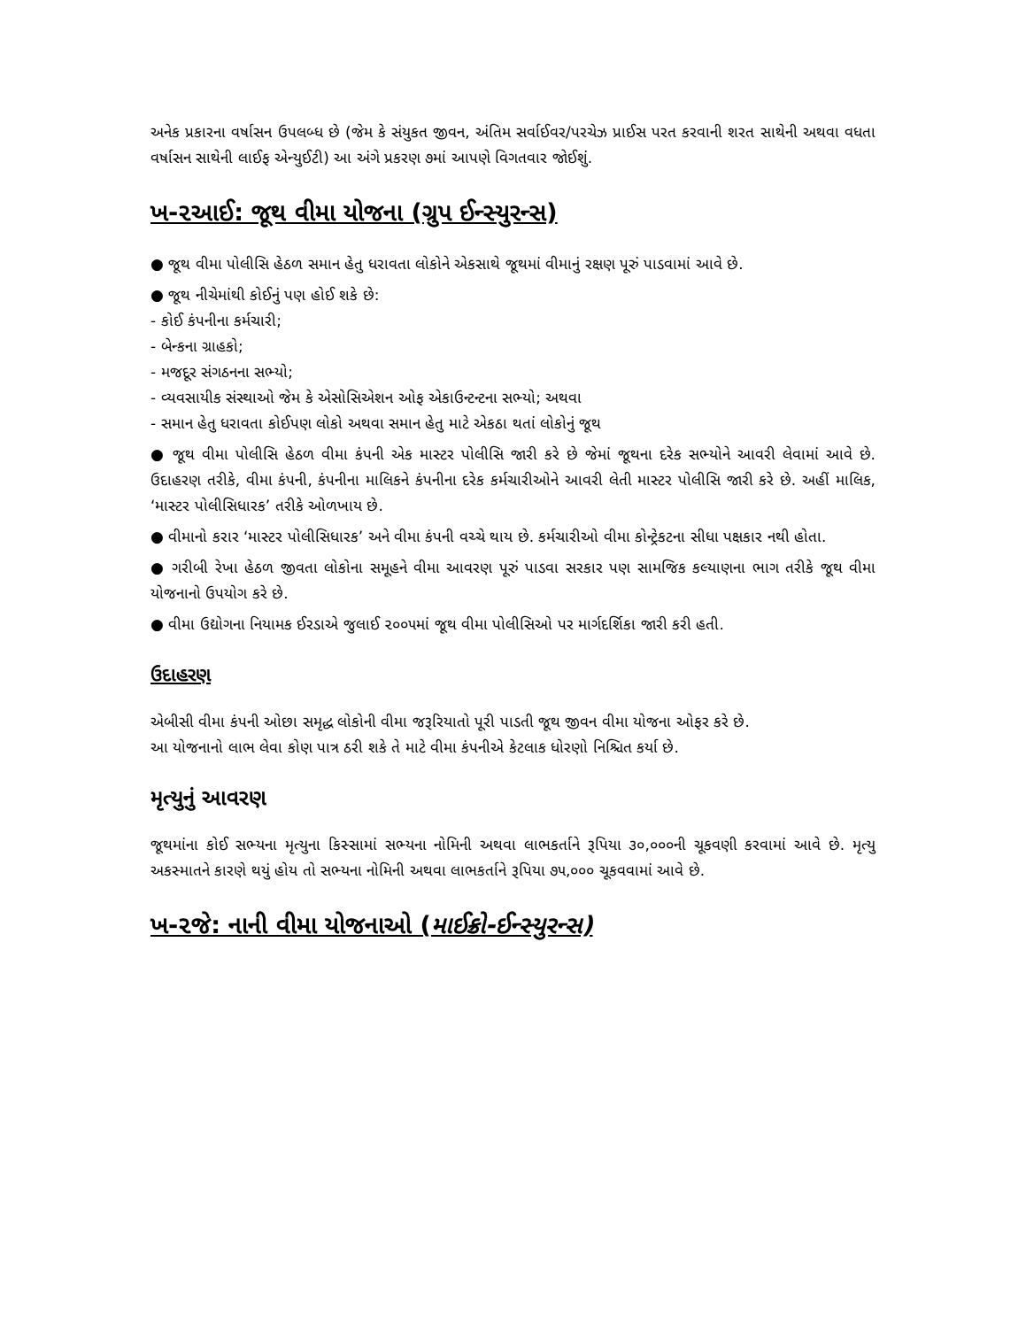અનેક પ્રકારના વર્ષાસન ઉપલબ્ધ છે (જેમ કે સંયુકત જીવન, અંતિમ સર્વાઈવર/પરચેઝ પ્રાઈસ પરત કરવાની શરત સાથેની અથવા વધતા વર્ષાસન સાથેની લાઈફ એન્યુઈટી) આ અંગે પ્રકરણ ૭માં આપણે વિગતવાર જોઈશું.
ખ-૨આઈ: જૂથ વીમા યોજના (ગ્રુપ ઈન્સ્યુરન્સ)
● જૂથ વીમા પોલીસિ હેઠળ સમાન હેતુ ધરાવતા લોકોને એકસાથે જૂથમાં વીમાનું રક્ષણ પૂરું પાડવામાં આવે છે.
● જૂથ નીચેમાંથી કોઈનું પણ હોઈ શકે છે:
- કોઈ કંપનીના કર્મચારી;
- બેન્કના ગ્રાહકો;
- મજદૂર સંગઠનના સભ્યો;
- વ્યવસાયીક સંસ્થાઓ જેમ કે એસોસિએશન ઓફ એકાઉન્ટન્ટના સભ્યો; અથવા
- સમાન હેતુ ધરાવતા કોઈપણ લોકો અથવા સમાન હેતુ માટે એકઠા થતાં લોકોનું જૂથ
● જૂથ વીમા પોલીસિ હેઠળ વીમા કંપની એક માસ્ટર પોલીસિ જારી કરે છે જેમાં જૂથના દરેક સભ્યોને આવરી લેવામાં આવે છે. ઉદાહરણ તરીકે, વીમા કંપની, કંપનીના માલિકને કંપનીના દરેક કર્મચારીઓને આવરી લેતી માસ્ટર પોલીસિ જારી કરે છે. અહીં માલિક, ‘માસ્ટર પોલીસિધારક’ તરીકે ઓળખાય છે.
● વીમાનો કરાર ‘માસ્ટર પોલીસિધારક’ અને વીમા કંપની વચ્ચે થાય છે. કર્મચારીઓ વીમા કોન્ટ્રેકટના સીધા પક્ષકાર નથી હોતા.
● ગરીબી રેખા હેઠળ જીવતા લોકોના સમૂહને વીમા આવરણ પૂરું પાડવા સરકાર પણ સામજિક કલ્યાણના ભાગ તરીકે જૂથ વીમા યોજનાનો ઉપયોગ કરે છે.
● વીમા ઉદ્યોગના નિયામક ઈરડાએ જુલાઈ ૨૦૦૫માં જૂથ વીમા પોલીસિઓ પર માર્ગદર્શિકા જારી કરી હતી.
ઉદાહરણ
એબીસી વીમા કંપની ઓછા સમૃદ્ધ લોકોની વીમા જરૂરિયાતો પૂરી પાડતી જૂથ જીવન વીમા યોજના ઓફર કરે છે.
આ યોજનાનો લાભ લેવા કોણ પાત્ર ઠરી શકે તે માટે વીમા કંપનીએ કેટલાક ધોરણો નિશ્ચિત કર્યા છે.
મૃત્યુનું આવરણ
જૂથમાંના કોઈ સભ્યના મૃત્યુના કિસ્સામાં સભ્યના નોમિની અથવા લાભકર્તાને રૂપિયા ૩૦,૦૦૦ની ચૂકવણી કરવામાં આવે છે. મૃત્યુ અકસ્માતને કારણે થયું હોય તો સભ્યના નોમિની અથવા લાભકર્તાને રૂપિયા ૭૫,૦૦૦ ચૂકવવામાં આવે છે.
ખ-૨જે: નાની વીમા યોજનાઓ (માઈક્રો-ઈન્સ્યુરન્સ)